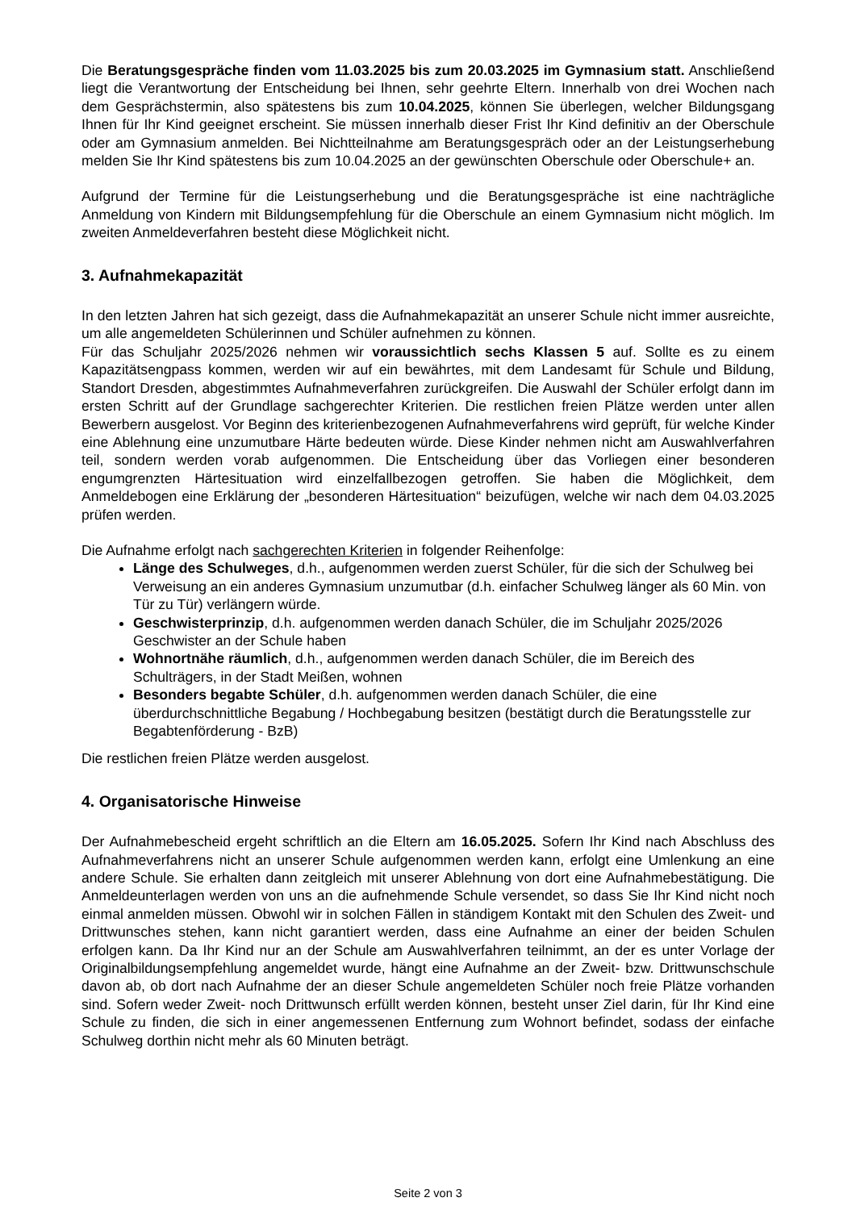Die Beratungsgespräche finden vom 11.03.2025 bis zum 20.03.2025 im Gymnasium statt. Anschließend liegt die Verantwortung der Entscheidung bei Ihnen, sehr geehrte Eltern. Innerhalb von drei Wochen nach dem Gesprächstermin, also spätestens bis zum 10.04.2025, können Sie überlegen, welcher Bildungsgang Ihnen für Ihr Kind geeignet erscheint. Sie müssen innerhalb dieser Frist Ihr Kind definitiv an der Oberschule oder am Gymnasium anmelden. Bei Nichtteilnahme am Beratungsgespräch oder an der Leistungserhebung melden Sie Ihr Kind spätestens bis zum 10.04.2025 an der gewünschten Oberschule oder Oberschule+ an.
Aufgrund der Termine für die Leistungserhebung und die Beratungsgespräche ist eine nachträgliche Anmeldung von Kindern mit Bildungsempfehlung für die Oberschule an einem Gymnasium nicht möglich. Im zweiten Anmeldeverfahren besteht diese Möglichkeit nicht.
3. Aufnahmekapazität
In den letzten Jahren hat sich gezeigt, dass die Aufnahmekapazität an unserer Schule nicht immer ausreichte, um alle angemeldeten Schülerinnen und Schüler aufnehmen zu können.
Für das Schuljahr 2025/2026 nehmen wir voraussichtlich sechs Klassen 5 auf. Sollte es zu einem Kapazitätsengpass kommen, werden wir auf ein bewährtes, mit dem Landesamt für Schule und Bildung, Standort Dresden, abgestimmtes Aufnahmeverfahren zurückgreifen. Die Auswahl der Schüler erfolgt dann im ersten Schritt auf der Grundlage sachgerechter Kriterien. Die restlichen freien Plätze werden unter allen Bewerbern ausgelost. Vor Beginn des kriterienbezogenen Aufnahmeverfahrens wird geprüft, für welche Kinder eine Ablehnung eine unzumutbare Härte bedeuten würde. Diese Kinder nehmen nicht am Auswahlverfahren teil, sondern werden vorab aufgenommen. Die Entscheidung über das Vorliegen einer besonderen engumgrenzten Härtesituation wird einzelfallbezogen getroffen. Sie haben die Möglichkeit, dem Anmeldebogen eine Erklärung der „besonderen Härtesituation“ beizufügen, welche wir nach dem 04.03.2025 prüfen werden.
Die Aufnahme erfolgt nach sachgerechten Kriterien in folgender Reihenfolge:
Länge des Schulweges, d.h., aufgenommen werden zuerst Schüler, für die sich der Schulweg bei Verweisung an ein anderes Gymnasium unzumutbar (d.h. einfacher Schulweg länger als 60 Min. von Tür zu Tür) verlängern würde.
Geschwisterprinzip, d.h. aufgenommen werden danach Schüler, die im Schuljahr 2025/2026 Geschwister an der Schule haben
Wohnortnähe räumlich, d.h., aufgenommen werden danach Schüler, die im Bereich des Schulträgers, in der Stadt Meißen, wohnen
Besonders begabte Schüler, d.h. aufgenommen werden danach Schüler, die eine überdurchschnittliche Begabung / Hochbegabung besitzen (bestätigt durch die Beratungsstelle zur Begabtenförderung - BzB)
Die restlichen freien Plätze werden ausgelost.
4. Organisatorische Hinweise
Der Aufnahmebescheid ergeht schriftlich an die Eltern am 16.05.2025. Sofern Ihr Kind nach Abschluss des Aufnahmeverfahrens nicht an unserer Schule aufgenommen werden kann, erfolgt eine Umlenkung an eine andere Schule. Sie erhalten dann zeitgleich mit unserer Ablehnung von dort eine Aufnahmebestätigung. Die Anmeldeunterlagen werden von uns an die aufnehmende Schule versendet, so dass Sie Ihr Kind nicht noch einmal anmelden müssen. Obwohl wir in solchen Fällen in ständigem Kontakt mit den Schulen des Zweit- und Drittwunsches stehen, kann nicht garantiert werden, dass eine Aufnahme an einer der beiden Schulen erfolgen kann. Da Ihr Kind nur an der Schule am Auswahlverfahren teilnimmt, an der es unter Vorlage der Originalbildungsempfehlung angemeldet wurde, hängt eine Aufnahme an der Zweit- bzw. Drittwunschschule davon ab, ob dort nach Aufnahme der an dieser Schule angemeldeten Schüler noch freie Plätze vorhanden sind. Sofern weder Zweit- noch Drittwunsch erfüllt werden können, besteht unser Ziel darin, für Ihr Kind eine Schule zu finden, die sich in einer angemessenen Entfernung zum Wohnort befindet, sodass der einfache Schulweg dorthin nicht mehr als 60 Minuten beträgt.
Seite 2 von 3